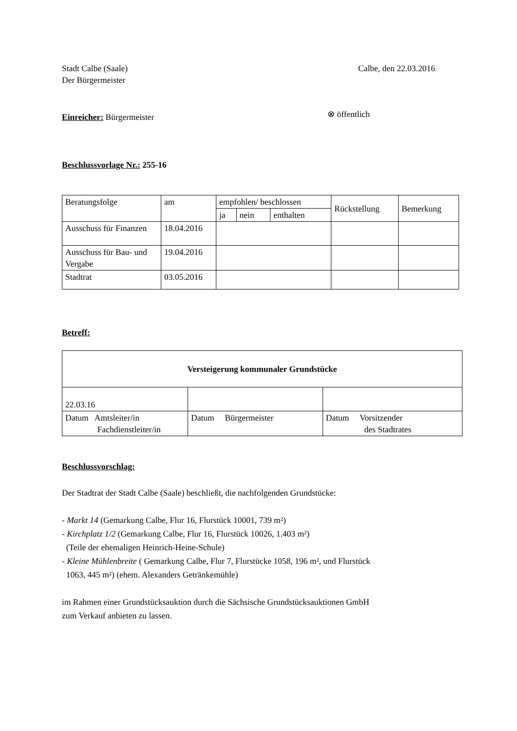Stadt Calbe (Saale)
Der Bürgermeister
Calbe, den 22.03.2016
Einreicher: Bürgermeister
⊗ öffentlich
Beschlussvorlage Nr.: 255-16
| Beratungsfolge | am | empfohlen/ beschlossen | | | Rückstellung | Bemerkung |
| | | ja | nein | enthalten | | |
| Ausschuss für Finanzen | 18.04.2016 | | | | | |
| Ausschuss für Bau- und Vergabe | 19.04.2016 | | | | | |
| Stadtrat | 03.05.2016 | | | | | |
Betreff:
| Versteigerung kommunaler Grundstücke | | |
| 22.03.16 | | |
| Datum Amtsleiter/in Fachdienstleiter/in | Datum Bürgermeister | Datum Vorsitzender des Stadtrates |
Beschlussvorschlag:
Der Stadtrat der Stadt Calbe (Saale) beschließt, die nachfolgenden Grundstücke:
- Markt 14 (Gemarkung Calbe, Flur 16, Flurstück 10001, 739 m²)
- Kirchplatz 1/2 (Gemarkung Calbe, Flur 16, Flurstück 10026, 1.403 m²)
(Teile der ehemaligen Heinrich-Heine-Schule)
- Kleine Mühlenbreite ( Gemarkung Calbe, Flur 7, Flurstücke 1058, 196 m², und Flurstück
1063, 445 m²) (ehem. Alexanders Getränkemühle)
im Rahmen einer Grundstücksauktion durch die Sächsische Grundstücksauktionen GmbH
zum Verkauf anbieten zu lassen.